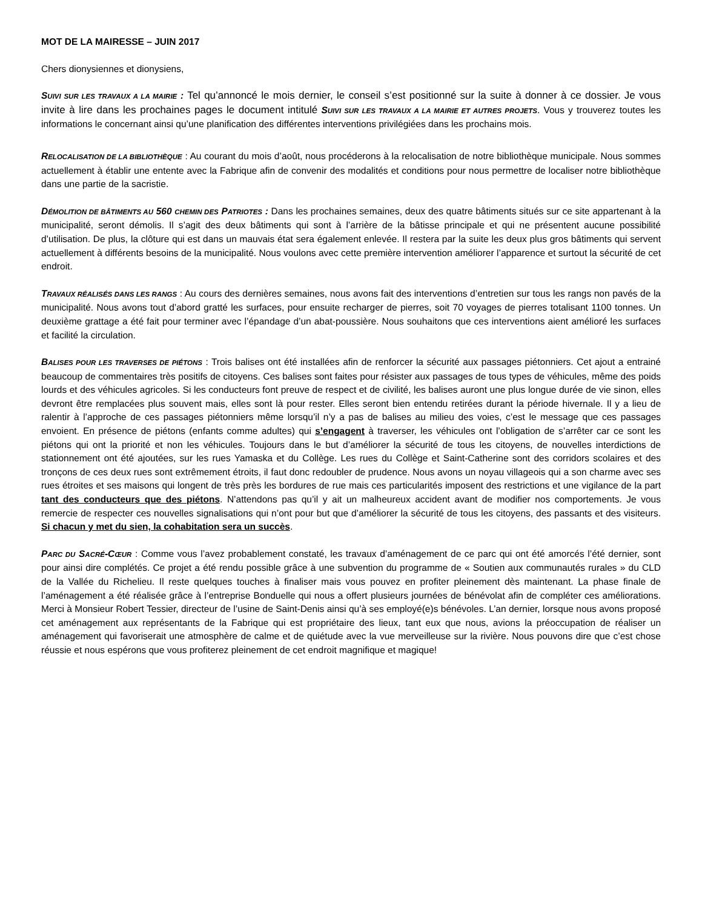MOT DE LA MAIRESSE – JUIN 2017
Chers dionysiennes et dionysiens,
SUIVI SUR LES TRAVAUX A LA MAIRIE : Tel qu’annoncé le mois dernier, le conseil s’est positionné sur la suite à donner à ce dossier. Je vous invite à lire dans les prochaines pages le document intitulé SUIVI SUR LES TRAVAUX A LA MAIRIE ET AUTRES PROJETS. Vous y trouverez toutes les informations le concernant ainsi qu’une planification des différentes interventions privilégiées dans les prochains mois.
RELOCALISATION DE LA BIBLIOTHÈQUE : Au courant du mois d’août, nous procéderons à la relocalisation de notre bibliothèque municipale. Nous sommes actuellement à établir une entente avec la Fabrique afin de convenir des modalités et conditions pour nous permettre de localiser notre bibliothèque dans une partie de la sacristie.
DÉMOLITION DE BÂTIMENTS AU 560 CHEMIN DES PATRIOTES : Dans les prochaines semaines, deux des quatre bâtiments situés sur ce site appartenant à la municipalité, seront démolis. Il s’agit des deux bâtiments qui sont à l’arrière de la bâtisse principale et qui ne présentent aucune possibilité d’utilisation. De plus, la clôture qui est dans un mauvais état sera également enlevée. Il restera par la suite les deux plus gros bâtiments qui servent actuellement à différents besoins de la municipalité. Nous voulons avec cette première intervention améliorer l’apparence et surtout la sécurité de cet endroit.
TRAVAUX RÉALISÉS DANS LES RANGS : Au cours des dernières semaines, nous avons fait des interventions d’entretien sur tous les rangs non pavés de la municipalité. Nous avons tout d’abord gratté les surfaces, pour ensuite recharger de pierres, soit 70 voyages de pierres totalisant 1100 tonnes. Un deuxième grattage a été fait pour terminer avec l’épandage d’un abat-poussière. Nous souhaitons que ces interventions aient amélioré les surfaces et facilité la circulation.
BALISES POUR LES TRAVERSES DE PIÉTONS : Trois balises ont été installées afin de renforcer la sécurité aux passages piétonniers. Cet ajout a entrainé beaucoup de commentaires très positifs de citoyens. Ces balises sont faites pour résister aux passages de tous types de véhicules, même des poids lourds et des véhicules agricoles. Si les conducteurs font preuve de respect et de civilité, les balises auront une plus longue durée de vie sinon, elles devront être remplacées plus souvent mais, elles sont là pour rester. Elles seront bien entendu retirées durant la période hivernale. Il y a lieu de ralentir à l’approche de ces passages piétonniers même lorsqu’il n’y a pas de balises au milieu des voies, c’est le message que ces passages envoient. En présence de piétons (enfants comme adultes) qui s’engagent à traverser, les véhicules ont l’obligation de s’arrêter car ce sont les piétons qui ont la priorité et non les véhicules. Toujours dans le but d’améliorer la sécurité de tous les citoyens, de nouvelles interdictions de stationnement ont été ajoutées, sur les rues Yamaska et du Collège. Les rues du Collège et Saint-Catherine sont des corridors scolaires et des tronçons de ces deux rues sont extrêmement étroits, il faut donc redoubler de prudence. Nous avons un noyau villageois qui a son charme avec ses rues étroites et ses maisons qui longent de très près les bordures de rue mais ces particularités imposent des restrictions et une vigilance de la part tant des conducteurs que des piétons. N’attendons pas qu’il y ait un malheureux accident avant de modifier nos comportements. Je vous remercie de respecter ces nouvelles signalisations qui n’ont pour but que d’améliorer la sécurité de tous les citoyens, des passants et des visiteurs. Si chacun y met du sien, la cohabitation sera un succès.
PARC DU SACRÉ-CŒUR : Comme vous l’avez probablement constaté, les travaux d’aménagement de ce parc qui ont été amorcés l’été dernier, sont pour ainsi dire complétés. Ce projet a été rendu possible grâce à une subvention du programme de « Soutien aux communautés rurales » du CLD de la Vallée du Richelieu. Il reste quelques touches à finaliser mais vous pouvez en profiter pleinement dès maintenant. La phase finale de l’aménagement a été réalisée grâce à l’entreprise Bonduelle qui nous a offert plusieurs journées de bénévolat afin de compléter ces améliorations. Merci à Monsieur Robert Tessier, directeur de l’usine de Saint-Denis ainsi qu’à ses employé(e)s bénévoles. L’an dernier, lorsque nous avons proposé cet aménagement aux représentants de la Fabrique qui est propriétaire des lieux, tant eux que nous, avions la préoccupation de réaliser un aménagement qui favoriserait une atmosphère de calme et de quiétude avec la vue merveilleuse sur la rivière. Nous pouvons dire que c’est chose réussie et nous espérons que vous profiterez pleinement de cet endroit magnifique et magique!